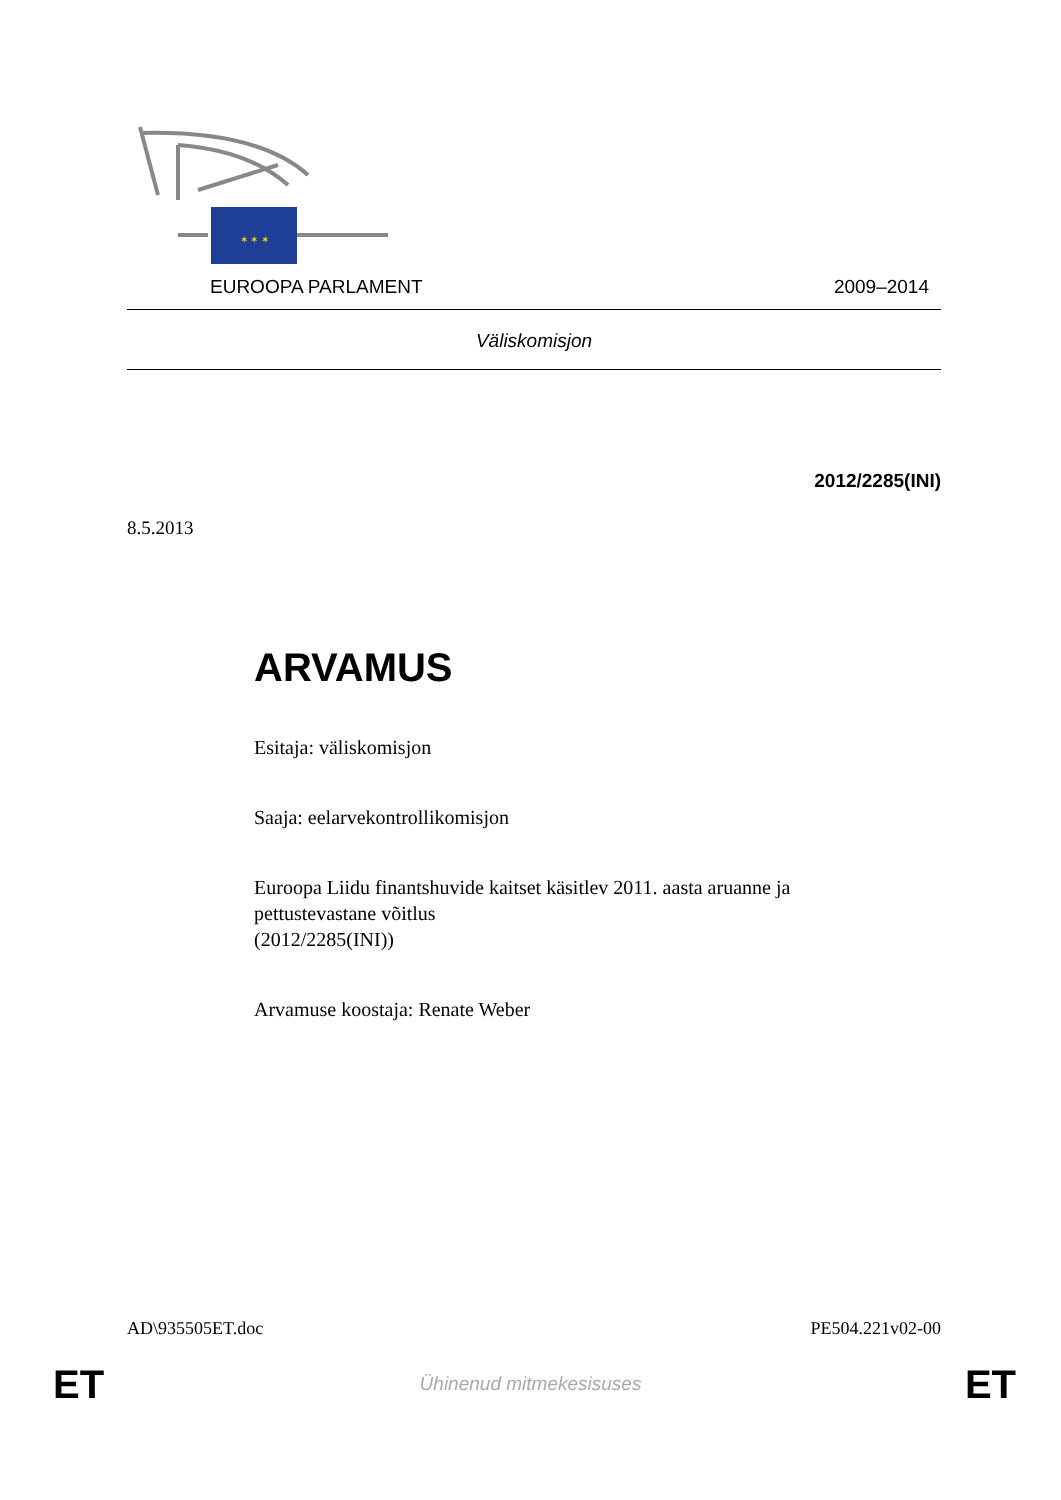✶ ✶ ✶
EUROOPA PARLAMENT 2009–2014
Väliskomisjon
2012/2285(INI)
8.5.2013
ARVAMUS
Esitaja: väliskomisjon
Saaja: eelarvekontrollikomisjon
Euroopa Liidu finantshuvide kaitset käsitlev 2011. aasta aruanne ja pettustevastane võitlus
(2012/2285(INI))
Arvamuse koostaja: Renate Weber
AD\935505ET.doc PE504.221v02-00
ET Ühinenud mitmekesisuses ET